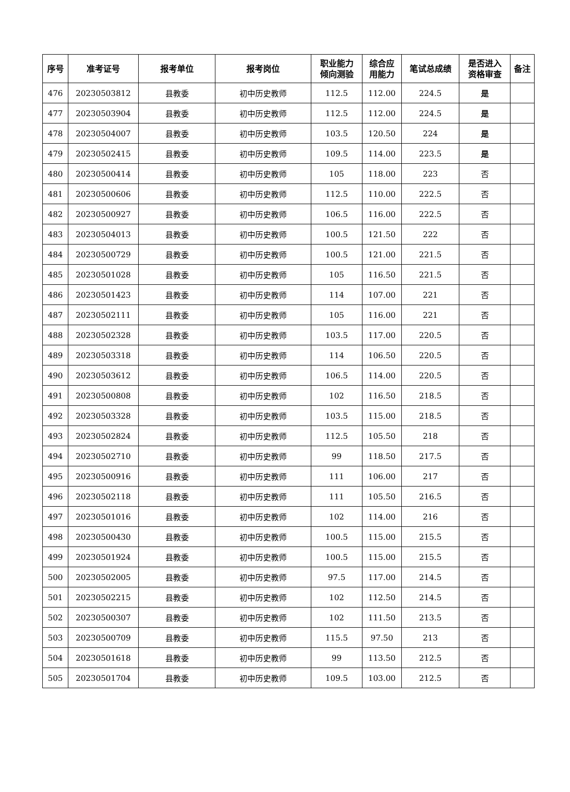| 序号 | 准考证号 | 报考单位 | 报考岗位 | 职业能力 倾向测验 | 综合应 用能力 | 笔试总成绩 | 是否进入 资格审查 | 备注 |
| --- | --- | --- | --- | --- | --- | --- | --- | --- |
| 476 | 20230503812 | 县教委 | 初中历史教师 | 112.5 | 112.00 | 224.5 | 是 | |
| 477 | 20230503904 | 县教委 | 初中历史教师 | 112.5 | 112.00 | 224.5 | 是 | |
| 478 | 20230504007 | 县教委 | 初中历史教师 | 103.5 | 120.50 | 224 | 是 | |
| 479 | 20230502415 | 县教委 | 初中历史教师 | 109.5 | 114.00 | 223.5 | 是 | |
| 480 | 20230500414 | 县教委 | 初中历史教师 | 105 | 118.00 | 223 | 否 | |
| 481 | 20230500606 | 县教委 | 初中历史教师 | 112.5 | 110.00 | 222.5 | 否 | |
| 482 | 20230500927 | 县教委 | 初中历史教师 | 106.5 | 116.00 | 222.5 | 否 | |
| 483 | 20230504013 | 县教委 | 初中历史教师 | 100.5 | 121.50 | 222 | 否 | |
| 484 | 20230500729 | 县教委 | 初中历史教师 | 100.5 | 121.00 | 221.5 | 否 | |
| 485 | 20230501028 | 县教委 | 初中历史教师 | 105 | 116.50 | 221.5 | 否 | |
| 486 | 20230501423 | 县教委 | 初中历史教师 | 114 | 107.00 | 221 | 否 | |
| 487 | 20230502111 | 县教委 | 初中历史教师 | 105 | 116.00 | 221 | 否 | |
| 488 | 20230502328 | 县教委 | 初中历史教师 | 103.5 | 117.00 | 220.5 | 否 | |
| 489 | 20230503318 | 县教委 | 初中历史教师 | 114 | 106.50 | 220.5 | 否 | |
| 490 | 20230503612 | 县教委 | 初中历史教师 | 106.5 | 114.00 | 220.5 | 否 | |
| 491 | 20230500808 | 县教委 | 初中历史教师 | 102 | 116.50 | 218.5 | 否 | |
| 492 | 20230503328 | 县教委 | 初中历史教师 | 103.5 | 115.00 | 218.5 | 否 | |
| 493 | 20230502824 | 县教委 | 初中历史教师 | 112.5 | 105.50 | 218 | 否 | |
| 494 | 20230502710 | 县教委 | 初中历史教师 | 99 | 118.50 | 217.5 | 否 | |
| 495 | 20230500916 | 县教委 | 初中历史教师 | 111 | 106.00 | 217 | 否 | |
| 496 | 20230502118 | 县教委 | 初中历史教师 | 111 | 105.50 | 216.5 | 否 | |
| 497 | 20230501016 | 县教委 | 初中历史教师 | 102 | 114.00 | 216 | 否 | |
| 498 | 20230500430 | 县教委 | 初中历史教师 | 100.5 | 115.00 | 215.5 | 否 | |
| 499 | 20230501924 | 县教委 | 初中历史教师 | 100.5 | 115.00 | 215.5 | 否 | |
| 500 | 20230502005 | 县教委 | 初中历史教师 | 97.5 | 117.00 | 214.5 | 否 | |
| 501 | 20230502215 | 县教委 | 初中历史教师 | 102 | 112.50 | 214.5 | 否 | |
| 502 | 20230500307 | 县教委 | 初中历史教师 | 102 | 111.50 | 213.5 | 否 | |
| 503 | 20230500709 | 县教委 | 初中历史教师 | 115.5 | 97.50 | 213 | 否 | |
| 504 | 20230501618 | 县教委 | 初中历史教师 | 99 | 113.50 | 212.5 | 否 | |
| 505 | 20230501704 | 县教委 | 初中历史教师 | 109.5 | 103.00 | 212.5 | 否 | |